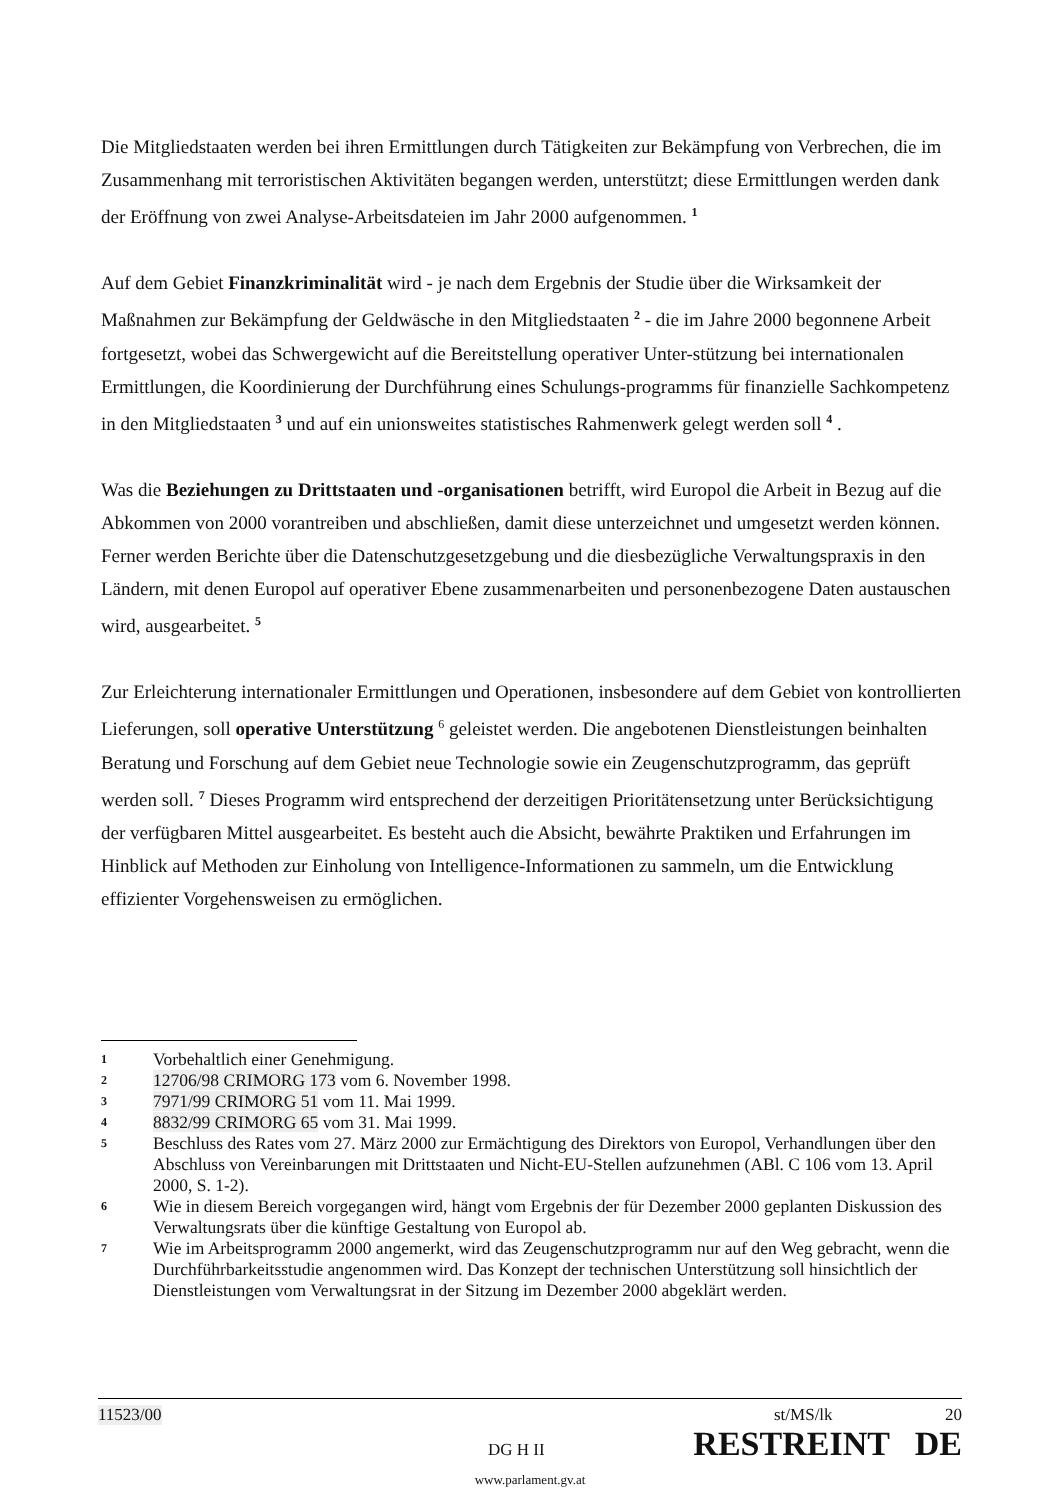Die Mitgliedstaaten werden bei ihren Ermittlungen durch Tätigkeiten zur Bekämpfung von Verbrechen, die im Zusammenhang mit terroristischen Aktivitäten begangen werden, unterstützt; diese Ermittlungen werden dank der Eröffnung von zwei Analyse-Arbeitsdateien im Jahr 2000 aufgenommen. <sup>1</sup>
Auf dem Gebiet Finanzkriminalität wird - je nach dem Ergebnis der Studie über die Wirksamkeit der Maßnahmen zur Bekämpfung der Geldwäsche in den Mitgliedstaaten <sup>2</sup> - die im Jahre 2000 begonnene Arbeit fortgesetzt, wobei das Schwergewicht auf die Bereitstellung operativer Unter-stützung bei internationalen Ermittlungen, die Koordinierung der Durchführung eines Schulungs-programms für finanzielle Sachkompetenz in den Mitgliedstaaten <sup>3</sup> und auf ein unionsweites statistisches Rahmenwerk gelegt werden soll <sup>4</sup> .
Was die Beziehungen zu Drittstaaten und -organisationen betrifft, wird Europol die Arbeit in Bezug auf die Abkommen von 2000 vorantreiben und abschließen, damit diese unterzeichnet und umgesetzt werden können. Ferner werden Berichte über die Datenschutzgesetzgebung und die diesbezügliche Verwaltungspraxis in den Ländern, mit denen Europol auf operativer Ebene zusammenarbeiten und personenbezogene Daten austauschen wird, ausgearbeitet. <sup>5</sup>
Zur Erleichterung internationaler Ermittlungen und Operationen, insbesondere auf dem Gebiet von kontrollierten Lieferungen, soll operative Unterstützung <sup>6</sup> geleistet werden. Die angebotenen Dienstleistungen beinhalten Beratung und Forschung auf dem Gebiet neue Technologie sowie ein Zeugenschutzprogramm, das geprüft werden soll. <sup>7</sup> Dieses Programm wird entsprechend der derzeitigen Prioritätensetzung unter Berücksichtigung der verfügbaren Mittel ausgearbeitet. Es besteht auch die Absicht, bewährte Praktiken und Erfahrungen im Hinblick auf Methoden zur Einholung von Intelligence-Informationen zu sammeln, um die Entwicklung effizienter Vorgehensweisen zu ermöglichen.
1 Vorbehaltlich einer Genehmigung.
2 12706/98 CRIMORG 173 vom 6. November 1998.
3 7971/99 CRIMORG 51 vom 11. Mai 1999.
4 8832/99 CRIMORG 65 vom 31. Mai 1999.
5 Beschluss des Rates vom 27. März 2000 zur Ermächtigung des Direktors von Europol, Verhandlungen über den Abschluss von Vereinbarungen mit Drittstaaten und Nicht-EU-Stellen aufzunehmen (ABl. C 106 vom 13. April 2000, S. 1-2).
6 Wie in diesem Bereich vorgegangen wird, hängt vom Ergebnis der für Dezember 2000 geplanten Diskussion des Verwaltungsrats über die künftige Gestaltung von Europol ab.
7 Wie im Arbeitsprogramm 2000 angemerkt, wird das Zeugenschutzprogramm nur auf den Weg gebracht, wenn die Durchführbarkeitsstudie angenommen wird. Das Konzept der technischen Unterstützung soll hinsichtlich der Dienstleistungen vom Verwaltungsrat in der Sitzung im Dezember 2000 abgeklärt werden.
11523/00 st/MS/lk 20
DG H II RESTREINT DE
www.parlament.gv.at